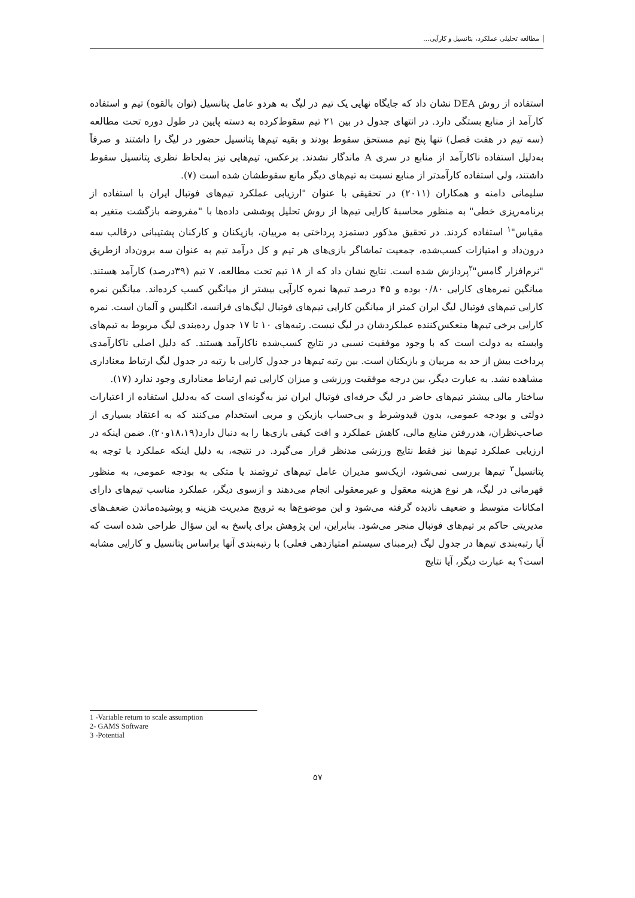مطالعه تحلیلی عملکرد، پتانسیل و کارآیی...
استفاده از روش DEA نشان داد که جایگاه نهایی یک تیم در لیگ به هردو عامل پتانسیل (توان بالقوه) تیم و استفاده کارآمد از منابع بستگی دارد. در انتهای جدول در بین ۲۱ تیم سقوط‌کرده به دسته پایین در طول دوره تحت مطالعه (سه تیم در هفت فصل) تنها پنج تیم مستحق سقوط بودند و بقیه تیم‌ها پتانسیل حضور در لیگ را داشتند و صرفاً به‌دلیل استفاده ناکارآمد از منابع در سری A ماندگار نشدند. برعکس، تیم‌هایی نیز به‌لحاظ نظری پتانسیل سقوط داشتند، ولی استفاده کارآمدتر از منابع نسبت به تیم‌های دیگر مانع سقوطشان شده است (۷).
سلیمانی دامنه و همکاران (۲۰۱۱) در تحقیقی با عنوان "ارزیابی عملکرد تیم‌های فوتبال ایران با استفاده از برنامه‌ریزی خطی" به منظور محاسبهٔ کارایی تیم‌ها از روش تحلیل پوششی داده‌ها با "مفروضه بازگشت متغیر به مقیاس"<sup>۱</sup> استفاده کردند. در تحقیق مذکور دستمزد پرداختی به مربیان، بازیکنان و کارکنان پشتیبانی درقالب سه درون‌داد و امتیازات کسب‌شده، جمعیت تماشاگر بازی‌های هر تیم و کل درآمد تیم به عنوان سه برون‌داد ازطریق "نرم‌افزار گامس"<sup>۲</sup>پردازش شده است. نتایج نشان داد که از ۱۸ تیم تحت مطالعه، ۷ تیم (۳۹درصد) کارآمد هستند. میانگین نمره‌های کارایی ۰/۸۰ بوده و ۴۵ درصد تیم‌ها نمره کارآیی بیشتر از میانگین کسب کرده‌اند. میانگین نمره کارایی تیم‌های فوتبال لیگ ایران کمتر از میانگین کارایی تیم‌های فوتبال لیگ‌های فرانسه، انگلیس و آلمان است. نمره کارایی برخی تیم‌ها منعکس‌کننده عملکردشان در لیگ نیست. رتبه‌های ۱۰ تا ۱۷ جدول رده‌بندی لیگ مربوط به تیم‌های وابسته به دولت است که با وجود موفقیت نسبی در نتایج کسب‌شده ناکارآمد هستند. که دلیل اصلی ناکارآمدی پرداخت بیش از حد به مربیان و بازیکنان است. بین رتبه تیم‌ها در جدول کارایی با رتبه در جدول لیگ ارتباط معناداری مشاهده نشد. به عبارت دیگر، بین درجه موفقیت ورزشی و میزان کارایی تیم ارتباط معناداری وجود ندارد (۱۷).
ساختار مالی بیشتر تیم‌های حاضر در لیگ حرفه‌ای فوتبال ایران نیز به‌گونه‌ای است که به‌دلیل استفاده از اعتبارات دولتی و بودجه عمومی، بدون قیدوشرط و بی‌حساب بازیکن و مربی استخدام می‌کنند که به اعتقاد بسیاری از صاحب‌نظران، هدررفتن منابع مالی، کاهش عملکرد و افت کیفی بازی‌ها را به دنبال دارد(۱۸،۱۹و۲۰). ضمن اینکه در ارزیابی عملکرد تیم‌ها نیز فقط نتایج ورزشی مدنظر قرار می‌گیرد. در نتیجه، به دلیل اینکه عملکرد با توجه به پتانسیل<sup>۳</sup> تیم‌ها بررسی نمی‌شود، ازیک‌سو مدیران عامل تیم‌های ثروتمند یا متکی به بودجه عمومی، به منظور قهرمانی در لیگ، هر نوع هزینه معقول و غیرمعقولی انجام می‌دهند و ازسوی دیگر، عملکرد مناسب تیم‌های دارای امکانات متوسط و ضعیف نادیده گرفته می‌شود و این موضوع‌ها به ترویج مدیریت هزینه و پوشیده‌ماندن ضعف‌های مدیریتی حاکم بر تیم‌های فوتبال منجر می‌شود. بنابراین، این پژوهش برای پاسخ به این سؤال طراحی شده است که آیا رتبه‌بندی تیم‌ها در جدول لیگ (برمبنای سیستم امتیازدهی فعلی) با رتبه‌بندی آنها براساس پتانسیل و کارایی مشابه است؟ به عبارت دیگر، آیا نتایج
1 -Variable return to scale assumption
2- GAMS Software
3 -Potential
۵۷